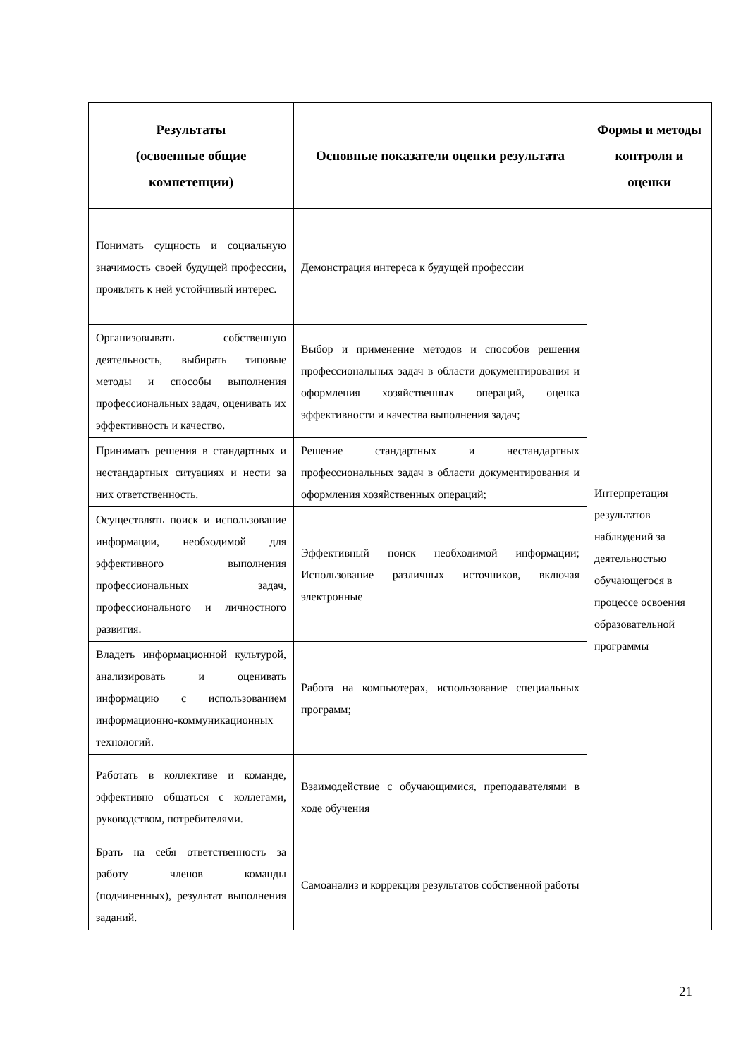| Результаты (освоенные общие компетенции) | Основные показатели оценки результата | Формы и методы контроля и оценки |
| --- | --- | --- |
| Понимать сущность и социальную значимость своей будущей профессии, проявлять к ней устойчивый интерес. | Демонстрация интереса к будущей профессии | Интерпретация результатов наблюдений за деятельностью обучающегося в процессе освоения образовательной программы |
| Организовывать собственную деятельность, выбирать типовые методы и способы выполнения профессиональных задач, оценивать их эффективность и качество. | Выбор и применение методов и способов решения профессиональных задач в области документирования и оформления хозяйственных операций, оценка эффективности и качества выполнения задач; | |
| Принимать решения в стандартных и нестандартных ситуациях и нести за них ответственность. | Решение стандартных и нестандартных профессиональных задач в области документирования и оформления хозяйственных операций; | |
| Осуществлять поиск и использование информации, необходимой для эффективного выполнения профессиональных задач, профессионального и личностного развития. | Эффективный поиск необходимой информации; Использование различных источников, включая электронные | |
| Владеть информационной культурой, анализировать и оценивать информацию с использованием информационно-коммуникационных технологий. | Работа на компьютерах, использование специальных программ; | |
| Работать в коллективе и команде, эффективно общаться с коллегами, руководством, потребителями. | Взаимодействие с обучающимися, преподавателями в ходе обучения | |
| Брать на себя ответственность за работу членов команды (подчиненных), результат выполнения заданий. | Самоанализ и коррекция результатов собственной работы | |
21